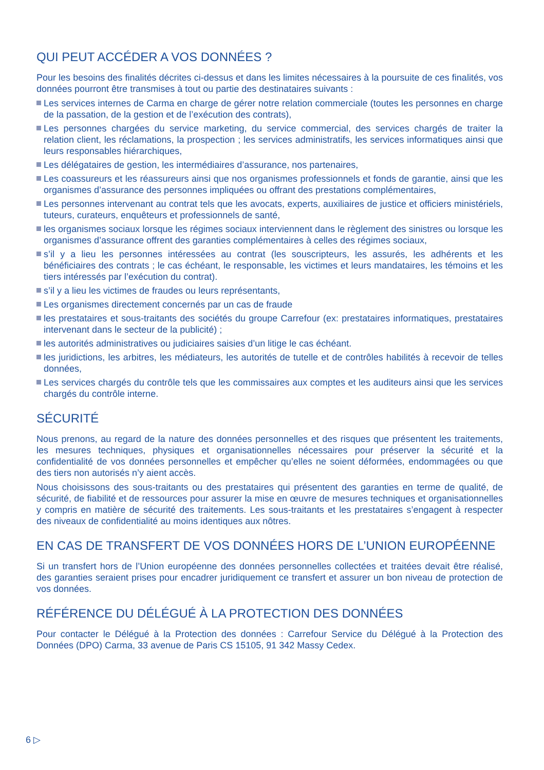QUI PEUT ACCÉDER A VOS DONNÉES ?
Pour les besoins des finalités décrites ci-dessus et dans les limites nécessaires à la poursuite de ces finalités, vos données pourront être transmises à tout ou partie des destinataires suivants :
Les services internes de Carma en charge de gérer notre relation commerciale (toutes les personnes en charge de la passation, de la gestion et de l’exécution des contrats),
Les personnes chargées du service marketing, du service commercial, des services chargés de traiter la relation client, les réclamations, la prospection ; les services administratifs, les services informatiques ainsi que leurs responsables hiérarchiques,
Les délégataires de gestion, les intermédiaires d’assurance, nos partenaires,
Les coassureurs et les réassureurs ainsi que nos organismes professionnels et fonds de garantie, ainsi que les organismes d’assurance des personnes impliquées ou offrant des prestations complémentaires,
Les personnes intervenant au contrat tels que les avocats, experts, auxiliaires de justice et officiers ministériels, tuteurs, curateurs, enquêteurs et professionnels de santé,
les organismes sociaux lorsque les régimes sociaux interviennent dans le règlement des sinistres ou lorsque les organismes d’assurance offrent des garanties complémentaires à celles des régimes sociaux,
s’il y a lieu les personnes intéressées au contrat (les souscripteurs, les assurés, les adhérents et les bénéficiaires des contrats ; le cas échéant, le responsable, les victimes et leurs mandataires, les témoins et les tiers intéressés par l’exécution du contrat).
s’il y a lieu les victimes de fraudes ou leurs représentants,
Les organismes directement concernés par un cas de fraude
les prestataires et sous-traitants des sociétés du groupe Carrefour (ex: prestataires informatiques, prestataires intervenant dans le secteur de la publicité) ;
les autorités administratives ou judiciaires saisies d’un litige le cas échéant.
les juridictions, les arbitres, les médiateurs, les autorités de tutelle et de contrôles habilités à recevoir de telles données,
Les services chargés du contrôle tels que les commissaires aux comptes et les auditeurs ainsi que les services chargés du contrôle interne.
SÉCURITÉ
Nous prenons, au regard de la nature des données personnelles et des risques que présentent les traitements, les mesures techniques, physiques et organisationnelles nécessaires pour préserver la sécurité et la confidentialité de vos données personnelles et empêcher qu’elles ne soient déformées, endommagées ou que des tiers non autorisés n’y aient accès.
Nous choisissons des sous-traitants ou des prestataires qui présentent des garanties en terme de qualité, de sécurité, de fiabilité et de ressources pour assurer la mise en œuvre de mesures techniques et organisationnelles y compris en matière de sécurité des traitements. Les sous-traitants et les prestataires s’engagent à respecter des niveaux de confidentialité au moins identiques aux nôtres.
EN CAS DE TRANSFERT DE VOS DONNÉES HORS DE L’UNION EUROPÉENNE
Si un transfert hors de l’Union européenne des données personnelles collectées et traitées devait être réalisé, des garanties seraient prises pour encadrer juridiquement ce transfert et assurer un bon niveau de protection de vos données.
RÉFÉRENCE DU DÉLÉGUÉ À LA PROTECTION DES DONNÉES
Pour contacter le Délégué à la Protection des données : Carrefour Service du Délégué à la Protection des Données (DPO) Carma, 33 avenue de Paris CS 15105, 91 342 Massy Cedex.
6 ▷